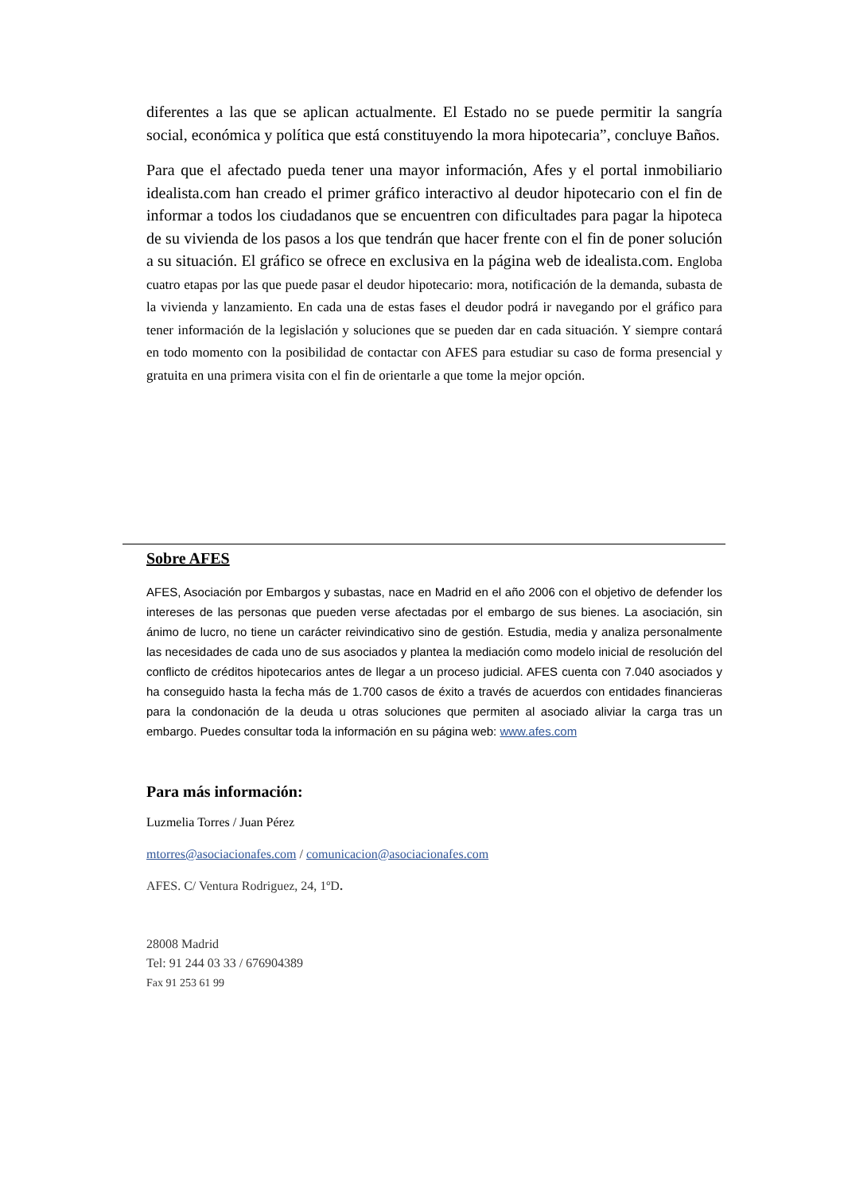diferentes a las que se aplican actualmente. El Estado no se puede permitir la sangría social, económica y política que está constituyendo la mora hipotecaria”, concluye Baños.
Para que el afectado pueda tener una mayor información, Afes y el portal inmobiliario idealista.com han creado el primer gráfico interactivo al deudor hipotecario con el fin de informar a todos los ciudadanos que se encuentren con dificultades para pagar la hipoteca de su vivienda de los pasos a los que tendrán que hacer frente con el fin de poner solución a su situación. El gráfico se ofrece en exclusiva en la página web de idealista.com. Engloba cuatro etapas por las que puede pasar el deudor hipotecario: mora, notificación de la demanda, subasta de la vivienda y lanzamiento. En cada una de estas fases el deudor podrá ir navegando por el gráfico para tener información de la legislación y soluciones que se pueden dar en cada situación. Y siempre contará en todo momento con la posibilidad de contactar con AFES para estudiar su caso de forma presencial y gratuita en una primera visita con el fin de orientarle a que tome la mejor opción.
Sobre AFES
AFES, Asociación por Embargos y subastas, nace en Madrid en el año 2006 con el objetivo de defender los intereses de las personas que pueden verse afectadas por el embargo de sus bienes. La asociación, sin ánimo de lucro, no tiene un carácter reivindicativo sino de gestión. Estudia, media y analiza personalmente las necesidades de cada uno de sus asociados y plantea la mediación como modelo inicial de resolución del conflicto de créditos hipotecarios antes de llegar a un proceso judicial. AFES cuenta con 7.040 asociados y ha conseguido hasta la fecha más de 1.700 casos de éxito a través de acuerdos con entidades financieras para la condonación de la deuda u otras soluciones que permiten al asociado aliviar la carga tras un embargo. Puedes consultar toda la información en su página web: www.afes.com
Para más información:
Luzmelia Torres / Juan Pérez
mtorres@asociacionafes.com / comunicacion@asociacionafes.com
AFES. C/ Ventura Rodriguez, 24, 1ºD.
28008 Madrid
Tel: 91 244 03 33 / 676904389
Fax 91 253 61 99